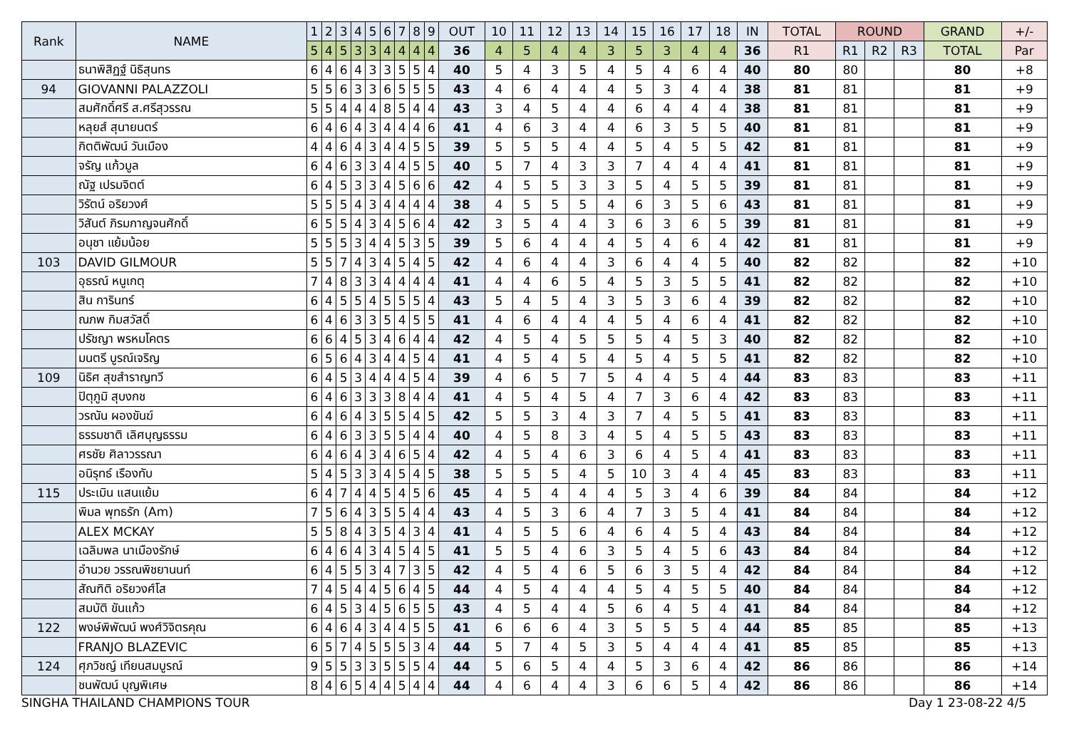| Rank | NAME | 1 | 2 | 3 | 4 | 5 | 6 | 7 | 8 | 9 | OUT | 10 | 11 | 12 | 13 | 14 | 15 | 16 | 17 | 18 | IN | TOTAL | ROUND | | | GRAND | +/- |
| --- | --- | --- | --- | --- | --- | --- | --- | --- | --- | --- | --- | --- | --- | --- | --- | --- | --- | --- | --- | --- | --- | --- | --- | --- | --- | --- | --- |
| | | 5 | 4 | 5 | 3 | 3 | 4 | 4 | 4 | 4 | 36 | 4 | 5 | 4 | 4 | 3 | 5 | 3 | 4 | 4 | 36 | R1 | R1 | R2 | R3 | TOTAL | Par |
| | ธนาพิสิฏฐ์ นิธิสุนทร | 6 | 4 | 6 | 4 | 3 | 3 | 5 | 5 | 4 | 40 | 5 | 4 | 3 | 5 | 4 | 5 | 4 | 6 | 4 | 40 | 80 | 80 | | | 80 | +8 |
| 94 | GIOVANNI PALAZZOLI | 5 | 5 | 6 | 3 | 3 | 6 | 5 | 5 | 5 | 43 | 4 | 6 | 4 | 4 | 4 | 5 | 3 | 4 | 4 | 38 | 81 | 81 | | | 81 | +9 |
| | สมศักดิ์ศรี ส.ศรีสุวรรณ | 5 | 5 | 4 | 4 | 4 | 8 | 5 | 4 | 4 | 43 | 3 | 4 | 5 | 4 | 4 | 6 | 4 | 4 | 4 | 38 | 81 | 81 | | | 81 | +9 |
| | หลุยส์ สุนายนตร์ | 6 | 4 | 6 | 4 | 3 | 4 | 4 | 4 | 6 | 41 | 4 | 6 | 3 | 4 | 4 | 6 | 3 | 5 | 5 | 40 | 81 | 81 | | | 81 | +9 |
| | กิตติพัฒน์ วันเมือง | 4 | 4 | 6 | 4 | 3 | 4 | 4 | 5 | 5 | 39 | 5 | 5 | 5 | 4 | 4 | 5 | 4 | 5 | 5 | 42 | 81 | 81 | | | 81 | +9 |
| | จรัญ แก้วมูล | 6 | 4 | 6 | 3 | 3 | 4 | 4 | 5 | 5 | 40 | 5 | 7 | 4 | 3 | 3 | 7 | 4 | 4 | 4 | 41 | 81 | 81 | | | 81 | +9 |
| | ณัฐ เปรมจิตต์ | 6 | 4 | 5 | 3 | 3 | 4 | 5 | 6 | 6 | 42 | 4 | 5 | 5 | 3 | 3 | 5 | 4 | 5 | 5 | 39 | 81 | 81 | | | 81 | +9 |
| | วิรัตน์ อริยวงศ์ | 5 | 5 | 5 | 4 | 3 | 4 | 4 | 4 | 4 | 38 | 4 | 5 | 5 | 5 | 4 | 6 | 3 | 5 | 6 | 43 | 81 | 81 | | | 81 | +9 |
| | วิสันต์ ภิรมกาญจนศักดิ์ | 6 | 5 | 5 | 4 | 3 | 4 | 5 | 6 | 4 | 42 | 3 | 5 | 4 | 4 | 3 | 6 | 3 | 6 | 5 | 39 | 81 | 81 | | | 81 | +9 |
| | อนุชา แย้มน้อย | 5 | 5 | 5 | 3 | 4 | 4 | 5 | 3 | 5 | 39 | 5 | 6 | 4 | 4 | 4 | 5 | 4 | 6 | 4 | 42 | 81 | 81 | | | 81 | +9 |
| 103 | DAVID GILMOUR | 5 | 5 | 7 | 4 | 3 | 4 | 5 | 4 | 5 | 42 | 4 | 6 | 4 | 4 | 3 | 6 | 4 | 4 | 5 | 40 | 82 | 82 | | | 82 | +10 |
| | อุธรณ์ หนูเกตุ | 7 | 4 | 8 | 3 | 3 | 4 | 4 | 4 | 4 | 41 | 4 | 4 | 6 | 5 | 4 | 5 | 3 | 5 | 5 | 41 | 82 | 82 | | | 82 | +10 |
| | สิน การินทร์ | 6 | 4 | 5 | 5 | 4 | 5 | 5 | 5 | 4 | 43 | 5 | 4 | 5 | 4 | 3 | 5 | 3 | 6 | 4 | 39 | 82 | 82 | | | 82 | +10 |
| | ณภพ กิมสวัสดิ์ | 6 | 4 | 6 | 3 | 3 | 5 | 4 | 5 | 5 | 41 | 4 | 6 | 4 | 4 | 4 | 5 | 4 | 6 | 4 | 41 | 82 | 82 | | | 82 | +10 |
| | ปรัชญา พรหมโคตร | 6 | 6 | 4 | 5 | 3 | 4 | 6 | 4 | 4 | 42 | 4 | 5 | 4 | 5 | 5 | 5 | 4 | 5 | 3 | 40 | 82 | 82 | | | 82 | +10 |
| | มนตรี บูรณ์เจริญ | 6 | 5 | 6 | 4 | 3 | 4 | 4 | 5 | 4 | 41 | 4 | 5 | 4 | 5 | 4 | 5 | 4 | 5 | 5 | 41 | 82 | 82 | | | 82 | +10 |
| 109 | นิธิศ สุขสำราญทวี | 6 | 4 | 5 | 3 | 4 | 4 | 4 | 5 | 4 | 39 | 4 | 6 | 5 | 7 | 5 | 4 | 4 | 5 | 4 | 44 | 83 | 83 | | | 83 | +11 |
| | ปิตุภูมิ สุบงกช | 6 | 4 | 6 | 3 | 3 | 3 | 8 | 4 | 4 | 41 | 4 | 5 | 4 | 5 | 4 | 7 | 3 | 6 | 4 | 42 | 83 | 83 | | | 83 | +11 |
| | วรณัน ผองขันฆ์ | 6 | 4 | 6 | 4 | 3 | 5 | 5 | 4 | 5 | 42 | 5 | 5 | 3 | 4 | 3 | 7 | 4 | 5 | 5 | 41 | 83 | 83 | | | 83 | +11 |
| | ธรรมชาติ เลิศบุญธรรม | 6 | 4 | 6 | 3 | 3 | 5 | 5 | 4 | 4 | 40 | 4 | 5 | 8 | 3 | 4 | 5 | 4 | 5 | 5 | 43 | 83 | 83 | | | 83 | +11 |
| | ศรชัย ศิลาวรรณา | 6 | 4 | 6 | 4 | 3 | 4 | 6 | 5 | 4 | 42 | 4 | 5 | 4 | 6 | 3 | 6 | 4 | 5 | 4 | 41 | 83 | 83 | | | 83 | +11 |
| | อนิรุทธ์ เรืองทับ | 5 | 4 | 5 | 3 | 3 | 4 | 5 | 4 | 5 | 38 | 5 | 5 | 5 | 4 | 5 | 10 | 3 | 4 | 4 | 45 | 83 | 83 | | | 83 | +11 |
| 115 | ประเมิน แสนแย้ม | 6 | 4 | 7 | 4 | 4 | 5 | 4 | 5 | 6 | 45 | 4 | 5 | 4 | 4 | 4 | 5 | 3 | 4 | 6 | 39 | 84 | 84 | | | 84 | +12 |
| | พิมล พุทธรัก (Am) | 7 | 5 | 6 | 4 | 3 | 5 | 5 | 4 | 4 | 43 | 4 | 5 | 3 | 6 | 4 | 7 | 3 | 5 | 4 | 41 | 84 | 84 | | | 84 | +12 |
| | ALEX MCKAY | 5 | 5 | 8 | 4 | 3 | 5 | 4 | 3 | 4 | 41 | 4 | 5 | 5 | 6 | 4 | 6 | 4 | 5 | 4 | 43 | 84 | 84 | | | 84 | +12 |
| | เฉลิมพล นาเมืองรักษ์ | 6 | 4 | 6 | 4 | 3 | 4 | 5 | 4 | 5 | 41 | 5 | 5 | 4 | 6 | 3 | 5 | 4 | 5 | 6 | 43 | 84 | 84 | | | 84 | +12 |
| | อำนวย วรรณพิชยานนท์ | 6 | 4 | 5 | 5 | 3 | 4 | 7 | 3 | 5 | 42 | 4 | 5 | 4 | 6 | 5 | 6 | 3 | 5 | 4 | 42 | 84 | 84 | | | 84 | +12 |
| | สัณฑิติ อริยวงศ์โส | 7 | 4 | 5 | 4 | 4 | 5 | 6 | 4 | 5 | 44 | 4 | 5 | 4 | 4 | 4 | 5 | 4 | 5 | 5 | 40 | 84 | 84 | | | 84 | +12 |
| | สมบัติ ขันแก้ว | 6 | 4 | 5 | 3 | 4 | 5 | 6 | 5 | 5 | 43 | 4 | 5 | 4 | 4 | 5 | 6 | 4 | 5 | 4 | 41 | 84 | 84 | | | 84 | +12 |
| 122 | พงษ์พิพัฒน์ พงศ์วิจิตรคุณ | 6 | 4 | 6 | 4 | 3 | 4 | 4 | 5 | 5 | 41 | 6 | 6 | 6 | 4 | 3 | 5 | 5 | 5 | 4 | 44 | 85 | 85 | | | 85 | +13 |
| | FRANJO BLAZEVIC | 6 | 5 | 7 | 4 | 5 | 5 | 5 | 3 | 4 | 44 | 5 | 7 | 4 | 5 | 3 | 5 | 4 | 4 | 4 | 41 | 85 | 85 | | | 85 | +13 |
| 124 | ศุภวิชญ์ เทียนสมบูรณ์ | 9 | 5 | 5 | 3 | 3 | 5 | 5 | 5 | 4 | 44 | 5 | 6 | 5 | 4 | 4 | 5 | 3 | 6 | 4 | 42 | 86 | 86 | | | 86 | +14 |
| | ชนพัฒน์ บุญพิเศษ | 8 | 4 | 6 | 5 | 4 | 4 | 5 | 4 | 4 | 44 | 4 | 6 | 4 | 4 | 3 | 6 | 6 | 5 | 4 | 42 | 86 | 86 | | | 86 | +14 |
SINGHA THAILAND CHAMPIONS TOUR Day 1 23-08-22 4/5